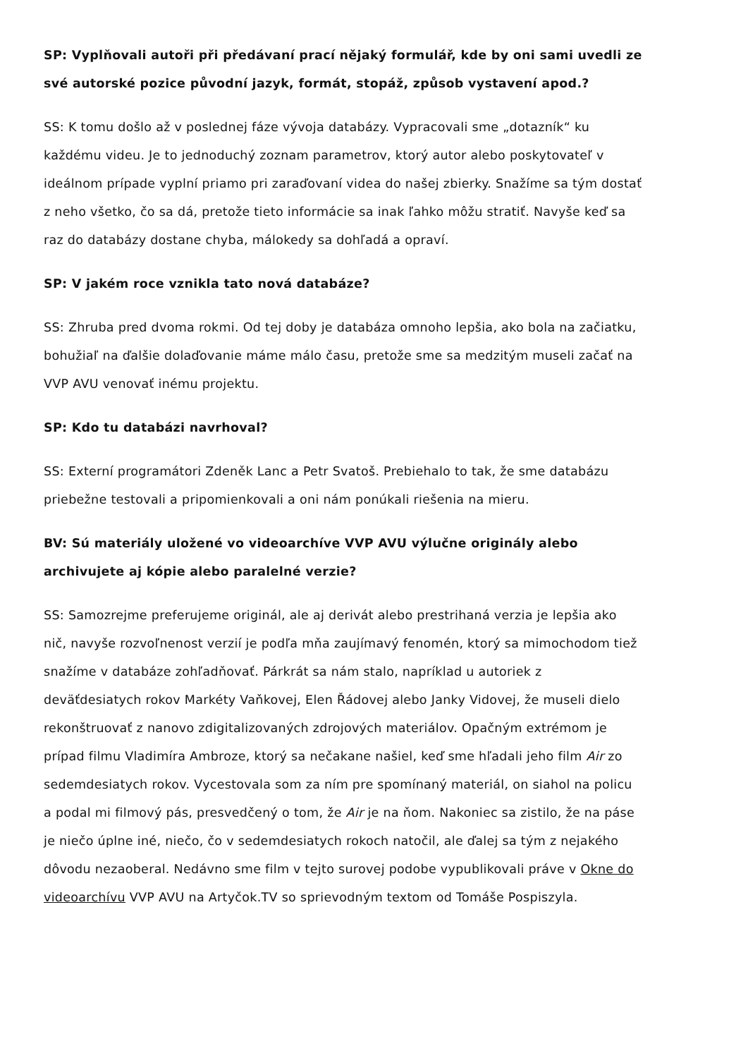SP: Vyplňovali autoři při předávaní prací nějaký formulář, kde by oni sami uvedli ze své autorské pozice původní jazyk, formát, stopáž, způsob vystavení apod.?
SS: K tomu došlo až v poslednej fáze vývoja databázy. Vypracovali sme „dotazník“ ku každému videu. Je to jednoduchý zoznam parametrov, ktorý autor alebo poskytovateľ v ideálnom prípade vyplní priamo pri zaraďovaní videa do našej zbierky. Snažíme sa tým dostať z neho všetko, čo sa dá, pretože tieto informácie sa inak ľahko môžu stratiť. Navyše keď sa raz do databázy dostane chyba, málokedy sa dohľadá a opraví.
SP: V jakém roce vznikla tato nová databáze?
SS: Zhruba pred dvoma rokmi. Od tej doby je databáza omnoho lepšia, ako bola na začiatku, bohužiaľ na ďalšie dolaďovanie máme málo času, pretože sme sa medzitým museli začať na VVP AVU venovať inému projektu.
SP: Kdo tu databázi navrhoval?
SS: Externí programátori Zdeněk Lanc a Petr Svatoš. Prebiehalo to tak, že sme databázu priebežne testovali a pripomienkovali a oni nám ponúkali riešenia na mieru.
BV: Sú materiály uložené vo videoarchíve VVP AVU výlučne originály alebo archivujete aj kópie alebo paralelné verzie?
SS: Samozrejme preferujeme originál, ale aj derivát alebo prestrihaná verzia je lepšia ako nič, navyše rozvoľnenost verzií je podľa mňa zaujímavý fenomén, ktorý sa mimochodom tiež snažíme v databáze zohľadňovať. Párkrát sa nám stalo, napríklad u autoriek z deväťdesiatych rokov Markéty Vaňkovej, Elen Řádovej alebo Janky Vidovej, že museli dielo rekonštruovať z nanovo zdigitalizovaných zdrojových materiálov. Opačným extrémom je prípad filmu Vladimíra Ambroze, ktorý sa nečakane našiel, keď sme hľadali jeho film Air zo sedemdesiatych rokov. Vycestovala som za ním pre spomínaný materiál, on siahol na policu a podal mi filmový pás, presvedčený o tom, že Air je na ňom. Nakoniec sa zistilo, že na páse je niečo úplne iné, niečo, čo v sedemdesiatych rokoch natočil, ale ďalej sa tým z nejakého dôvodu nezaoberal. Nedávno sme film v tejto surovej podobe vypublikovali práve v Okne do videoarchívu VVP AVU na Artyčok.TV so sprievodným textom od Tomáše Pospiszyla.